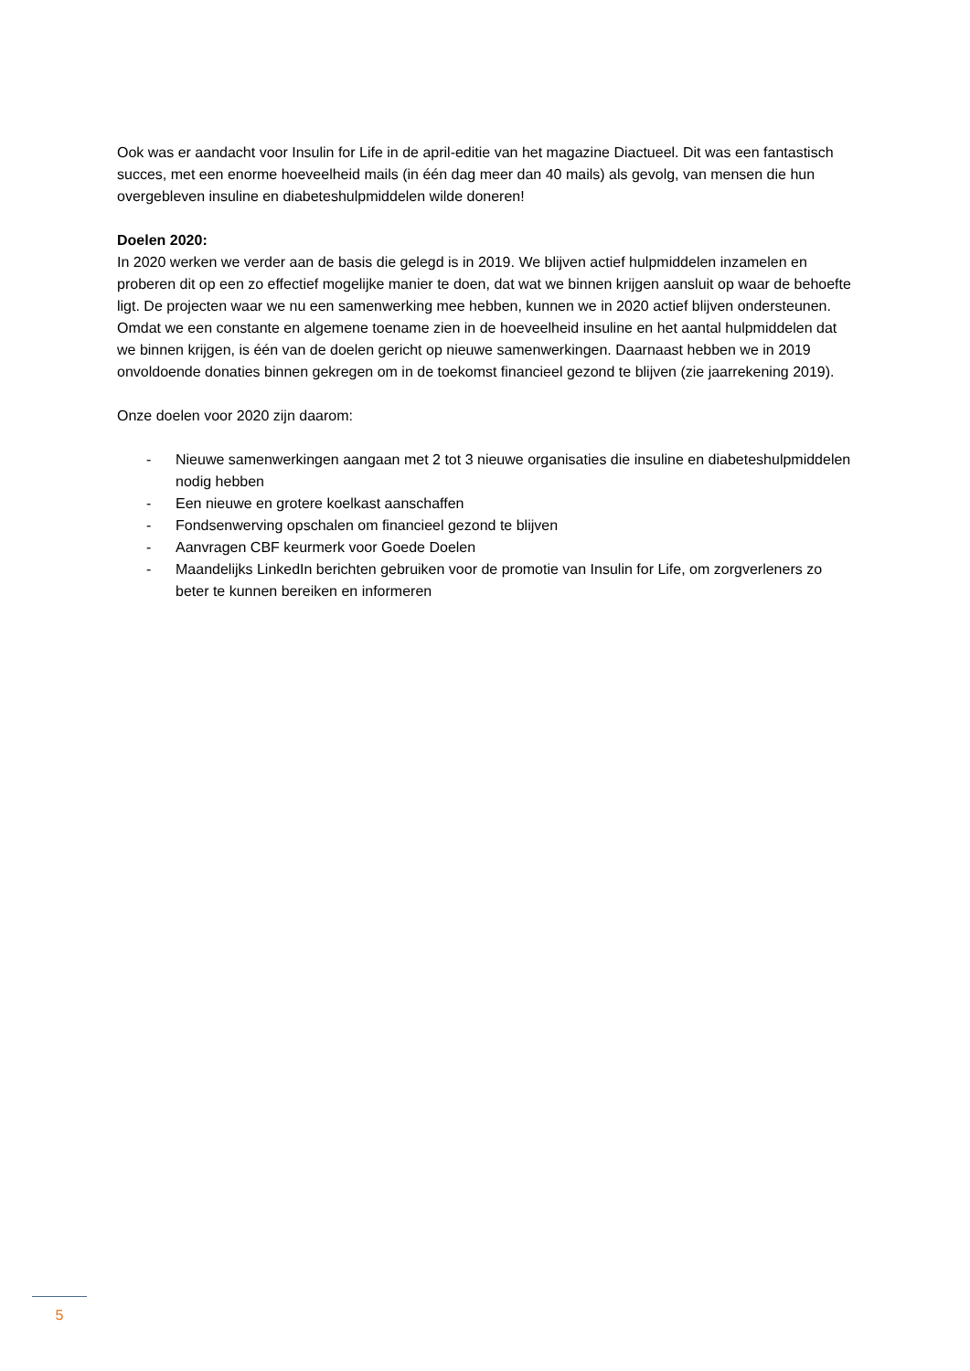Ook was er aandacht voor Insulin for Life in de april-editie van het magazine Diactueel. Dit was een fantastisch succes, met een enorme hoeveelheid mails (in één dag meer dan 40 mails) als gevolg, van mensen die hun overgebleven insuline en diabeteshulpmiddelen wilde doneren!
Doelen 2020:
In 2020 werken we verder aan de basis die gelegd is in 2019. We blijven actief hulpmiddelen inzamelen en proberen dit op een zo effectief mogelijke manier te doen, dat wat we binnen krijgen aansluit op waar de behoefte ligt. De projecten waar we nu een samenwerking mee hebben, kunnen we in 2020 actief blijven ondersteunen. Omdat we een constante en algemene toename zien in de hoeveelheid insuline en het aantal hulpmiddelen dat we binnen krijgen, is één van de doelen gericht op nieuwe samenwerkingen. Daarnaast hebben we in 2019 onvoldoende donaties binnen gekregen om in de toekomst financieel gezond te blijven (zie jaarrekening 2019).
Onze doelen voor 2020 zijn daarom:
- Nieuwe samenwerkingen aangaan met 2 tot 3 nieuwe organisaties die insuline en diabeteshulpmiddelen nodig hebben
- Een nieuwe en grotere koelkast aanschaffen
- Fondsenwerving opschalen om financieel gezond te blijven
- Aanvragen CBF keurmerk voor Goede Doelen
- Maandelijks LinkedIn berichten gebruiken voor de promotie van Insulin for Life, om zorgverleners zo beter te kunnen bereiken en informeren
5